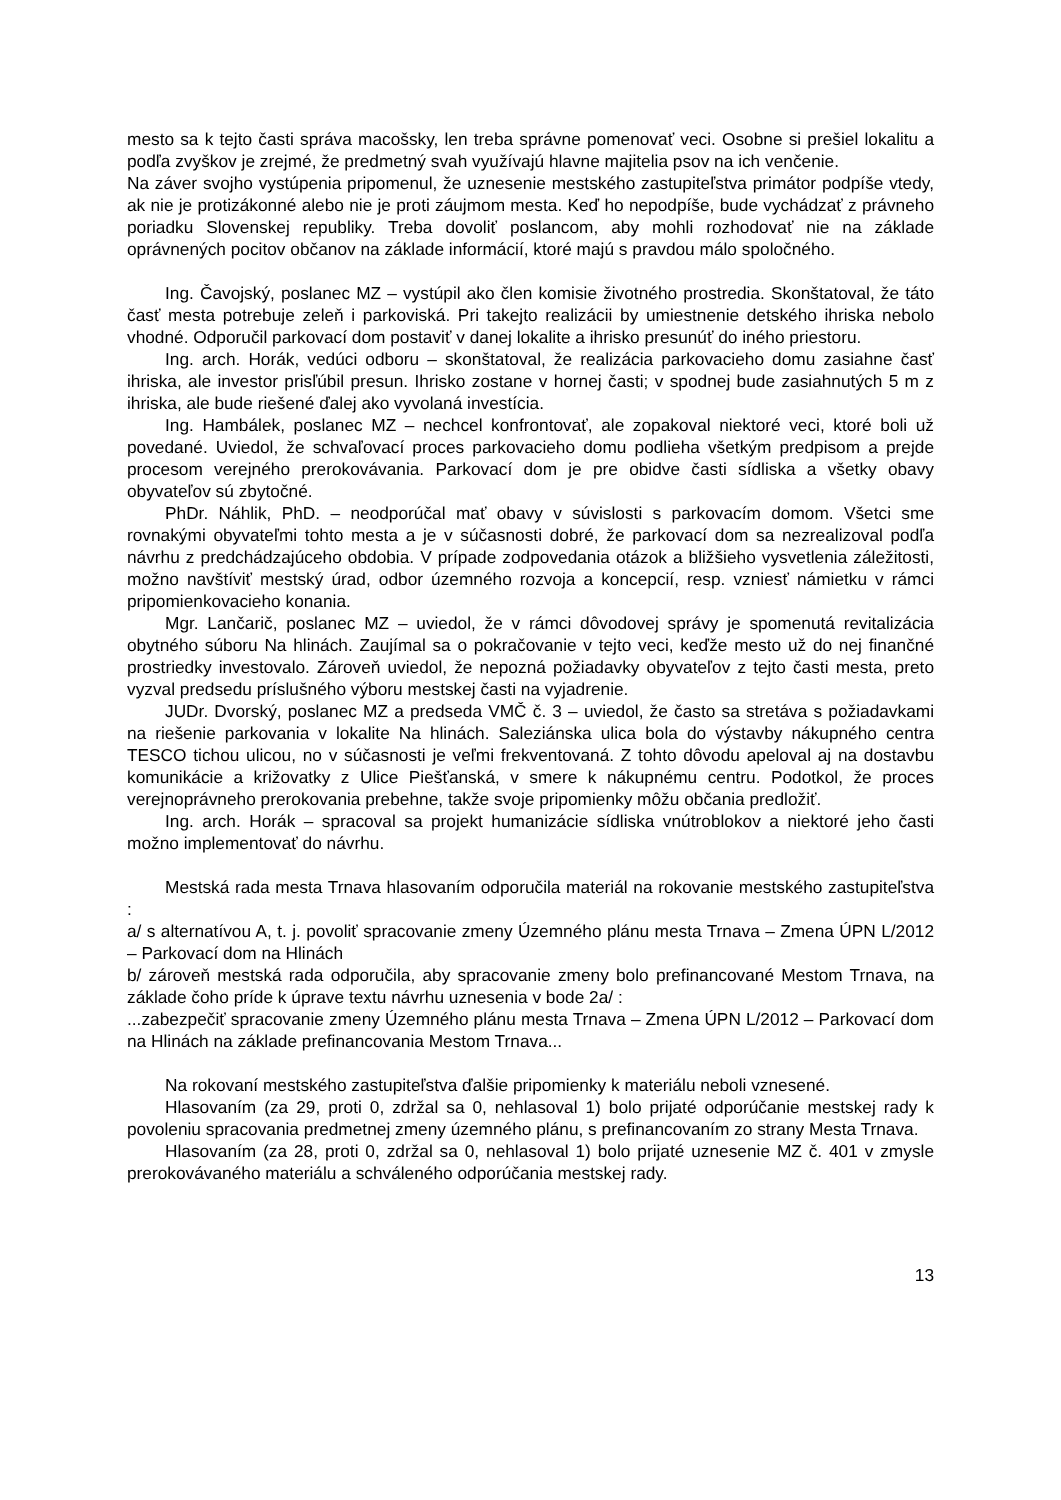mesto sa k tejto časti správa macošsky, len treba správne pomenovať veci. Osobne si prešiel lokalitu a podľa zvyškov je zrejmé, že predmetný svah využívajú hlavne majitelia psov na ich venčenie.
Na záver svojho vystúpenia pripomenul, že uznesenie mestského zastupiteľstva primátor podpíše vtedy, ak nie je protizákonné alebo nie je proti záujmom mesta. Keď ho nepodpíše, bude vychádzať z právneho poriadku Slovenskej republiky. Treba dovoliť poslancom, aby mohli rozhodovať nie na základe oprávnených pocitov občanov na základe informácií, ktoré majú s pravdou málo spoločného.
Ing. Čavojský, poslanec MZ – vystúpil ako člen komisie životného prostredia. Skonštatoval, že táto časť mesta potrebuje zeleň i parkoviská. Pri takejto realizácii by umiestnenie detského ihriska nebolo vhodné. Odporučil parkovací dom postaviť v danej lokalite a ihrisko presunúť do iného priestoru.
Ing. arch. Horák, vedúci odboru – skonštatoval, že realizácia parkovacieho domu zasiahne časť ihriska, ale investor prisľúbil presun. Ihrisko zostane v hornej časti; v spodnej bude zasiahnutých 5 m z ihriska, ale bude riešené ďalej ako vyvolaná investícia.
Ing. Hambálek, poslanec MZ – nechcel konfrontovať, ale zopakoval niektoré veci, ktoré boli už povedané. Uviedol, že schvaľovací proces parkovacieho domu podlieha všetkým predpisom a prejde procesom verejného prerokovávania. Parkovací dom je pre obidve časti sídliska a všetky obavy obyvateľov sú zbytočné.
PhDr. Náhlik, PhD. – neodporúčal mať obavy v súvislosti s parkovacím domom. Všetci sme rovnakými obyvateľmi tohto mesta a je v súčasnosti dobré, že parkovací dom sa nezrealizoval podľa návrhu z predchádzajúceho obdobia. V prípade zodpovedania otázok a bližšieho vysvetlenia záležitosti, možno navštíviť mestský úrad, odbor územného rozvoja a koncepcií, resp. vzniesť námietku v rámci pripomienkovacieho konania.
Mgr. Lančarič, poslanec MZ – uviedol, že v rámci dôvodovej správy je spomenutá revitalizácia obytného súboru Na hlinách. Zaujímal sa o pokračovanie v tejto veci, keďže mesto už do nej finančné prostriedky investovalo. Zároveň uviedol, že nepozná požiadavky obyvateľov z tejto časti mesta, preto vyzval predsedu príslušného výboru mestskej časti na vyjadrenie.
JUDr. Dvorský, poslanec MZ a predseda VMČ č. 3 – uviedol, že často sa stretáva s požiadavkami na riešenie parkovania v lokalite Na hlinách. Saleziánska ulica bola do výstavby nákupného centra TESCO tichou ulicou, no v súčasnosti je veľmi frekventovaná. Z tohto dôvodu apeloval aj na dostavbu komunikácie a križovatky z Ulice Piešťanská, v smere k nákupnému centru. Podotkol, že proces verejnoprávneho prerokovania prebehne, takže svoje pripomienky môžu občania predložiť.
Ing. arch. Horák – spracoval sa projekt humanizácie sídliska vnútroblokov a niektoré jeho časti možno implementovať do návrhu.
Mestská rada mesta Trnava hlasovaním odporučila materiál na rokovanie mestského zastupiteľstva :
a/ s alternatívou A, t. j. povoliť spracovanie zmeny Územného plánu mesta Trnava – Zmena ÚPN L/2012 – Parkovací dom na Hlinách
b/ zároveň mestská rada odporučila, aby spracovanie zmeny bolo prefinancované Mestom Trnava, na základe čoho príde k úprave textu návrhu uznesenia v bode 2a/ :
...zabezpečiť spracovanie zmeny Územného plánu mesta Trnava – Zmena ÚPN L/2012 – Parkovací dom na Hlinách na základe prefinancovania Mestom Trnava...
Na rokovaní mestského zastupiteľstva ďalšie pripomienky k materiálu neboli vznesené.
Hlasovaním (za 29, proti 0, zdržal sa 0, nehlasoval 1) bolo prijaté odporúčanie mestskej rady k povoleniu spracovania predmetnej zmeny územného plánu, s prefinancovaním zo strany Mesta Trnava.
Hlasovaním (za 28, proti 0, zdržal sa 0, nehlasoval 1) bolo prijaté uznesenie MZ č. 401 v zmysle prerokovávaného materiálu a schváleného odporúčania mestskej rady.
13